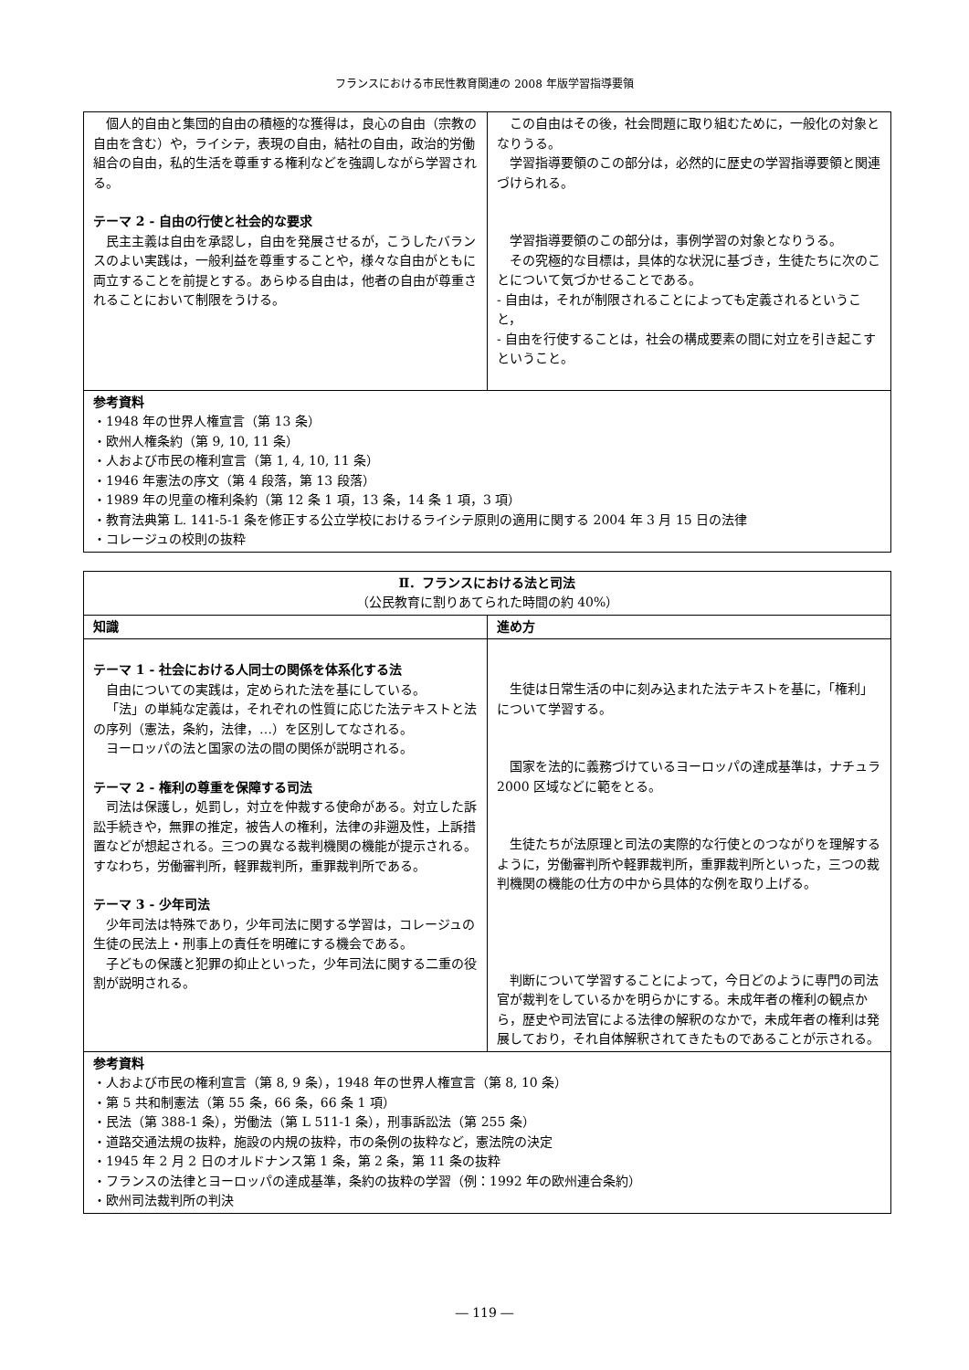フランスにおける市民性教育関連の 2008 年版学習指導要領
| 個人的自由と集団的自由の積極的な獲得は，良心の自由（宗教の自由を含む）や，ライシテ，表現の自由，結社の自由，政治的労働組合の自由，私的生活を尊重する権利などを強調しながら学習される。 テーマ 2 - 自由の行使と社会的な要求 民主主義は自由を承認し，自由を発展させるが，こうしたバランスのよい実践は，一般利益を尊重することや，様々な自由がともに両立することを前提とする。あらゆる自由は，他者の自由が尊重されることにおいて制限をうける。 | この自由はその後，社会問題に取り組むために，一般化の対象となりうる。 学習指導要領のこの部分は，必然的に歴史の学習指導要領と関連づけられる。 学習指導要領のこの部分は，事例学習の対象となりうる。 その究極的な目標は，具体的な状況に基づき，生徒たちに次のことについて気づかせることである。 - 自由は，それが制限されることによっても定義されるということ， - 自由を行使することは，社会の構成要素の間に対立を引き起こすということ。 |
| 参考資料 ・1948 年の世界人権宣言（第 13 条） ・欧州人権条約（第 9, 10, 11 条） ・人および市民の権利宣言（第 1, 4, 10, 11 条） ・1946 年憲法の序文（第 4 段落，第 13 段落） ・1989 年の児童の権利条約（第 12 条 1 項，13 条，14 条 1 項，3 項） ・教育法典第 L. 141-5-1 条を修正する公立学校におけるライシテ原則の適用に関する 2004 年 3 月 15 日の法律 ・コレージュの校則の抜粋 | |
| Ⅱ．フランスにおける法と司法 （公民教育に割りあてられた時間の約 40%） | |
| 知識 | 進め方 |
| テーマ 1 - 社会における人同士の関係を体系化する法 自由についての実践は，定められた法を基にしている。 「法」の単純な定義は，それぞれの性質に応じた法テキストと法の序列（憲法，条約，法律，…）を区別してなされる。 ヨーロッパの法と国家の法の間の関係が説明される。 テーマ 2 - 権利の尊重を保障する司法 司法は保護し，処罰し，対立を仲裁する使命がある。対立した訴訟手続きや，無罪の推定，被告人の権利，法律の非遡及性，上訴措置などが想起される。三つの異なる裁判機関の機能が提示される。すなわち，労働審判所，軽罪裁判所，重罪裁判所である。 テーマ 3 - 少年司法 少年司法は特殊であり，少年司法に関する学習は，コレージュの生徒の民法上・刑事上の責任を明確にする機会である。 子どもの保護と犯罪の抑止といった，少年司法に関する二重の役割が説明される。 | 生徒は日常生活の中に刻み込まれた法テキストを基に，「権利」について学習する。 国家を法的に義務づけているヨーロッパの達成基準は，ナチュラ 2000 区域などに範をとる。 生徒たちが法原理と司法の実際的な行使とのつながりを理解するように，労働審判所や軽罪裁判所，重罪裁判所といった，三つの裁判機関の機能の仕方の中から具体的な例を取り上げる。 判断について学習することによって，今日どのように専門の司法官が裁判をしているかを明らかにする。未成年者の権利の観点から，歴史や司法官による法律の解釈のなかで，未成年者の権利は発展しており，それ自体解釈されてきたものであることが示される。 |
| 参考資料 ・人および市民の権利宣言（第 8, 9 条），1948 年の世界人権宣言（第 8, 10 条） ・第 5 共和制憲法（第 55 条，66 条，66 条 1 項） ・民法（第 388-1 条），労働法（第 L 511-1 条），刑事訴訟法（第 255 条） ・道路交通法規の抜粋，施設の内規の抜粋，市の条例の抜粋など，憲法院の決定 ・1945 年 2 月 2 日のオルドナンス第 1 条，第 2 条，第 11 条の抜粋 ・フランスの法律とヨーロッパの達成基準，条約の抜粋の学習（例：1992 年の欧州連合条約） ・欧州司法裁判所の判決 | |
― 119 ―